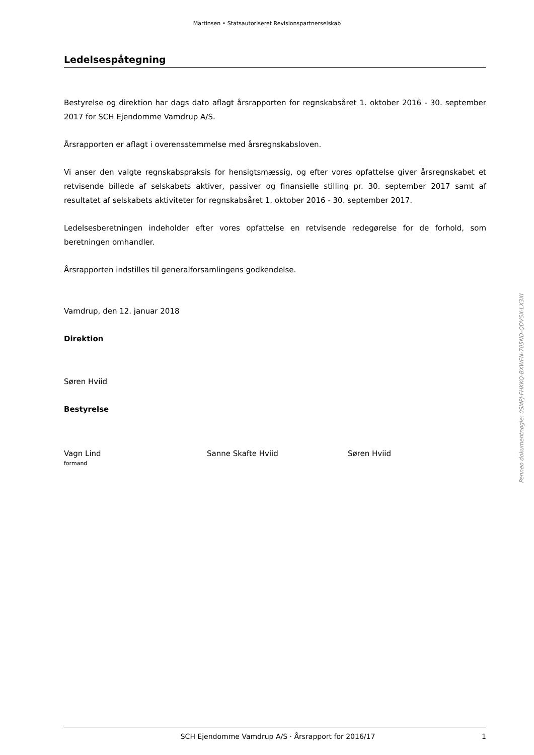Martinsen • Statsautoriseret Revisionspartnerselskab
Ledelsespåtegning
Bestyrelse og direktion har dags dato aflagt årsrapporten for regnskabsåret 1. oktober 2016 - 30. september 2017 for SCH Ejendomme Vamdrup A/S.
Årsrapporten er aflagt i overensstemmelse med årsregnskabsloven.
Vi anser den valgte regnskabspraksis for hensigtsmæssig, og efter vores opfattelse giver årsregnskabet et retvisende billede af selskabets aktiver, passiver og finansielle stilling pr. 30. september 2017 samt af resultatet af selskabets aktiviteter for regnskabsåret 1. oktober 2016 - 30. september 2017.
Ledelsesberetningen indeholder efter vores opfattelse en retvisende redegørelse for de forhold, som beretningen omhandler.
Årsrapporten indstilles til generalforsamlingens godkendelse.
Vamdrup, den 12. januar 2018
Direktion
Søren Hviid
Bestyrelse
Vagn Lind
formand
Sanne Skafte Hviid Søren Hviid
Penneo dokumentnøgle: 0SMPJ-FHKKQ-BXWFN-705ND-QDV5X-LX3XI
SCH Ejendomme Vamdrup A/S · Årsrapport for 2016/17 1